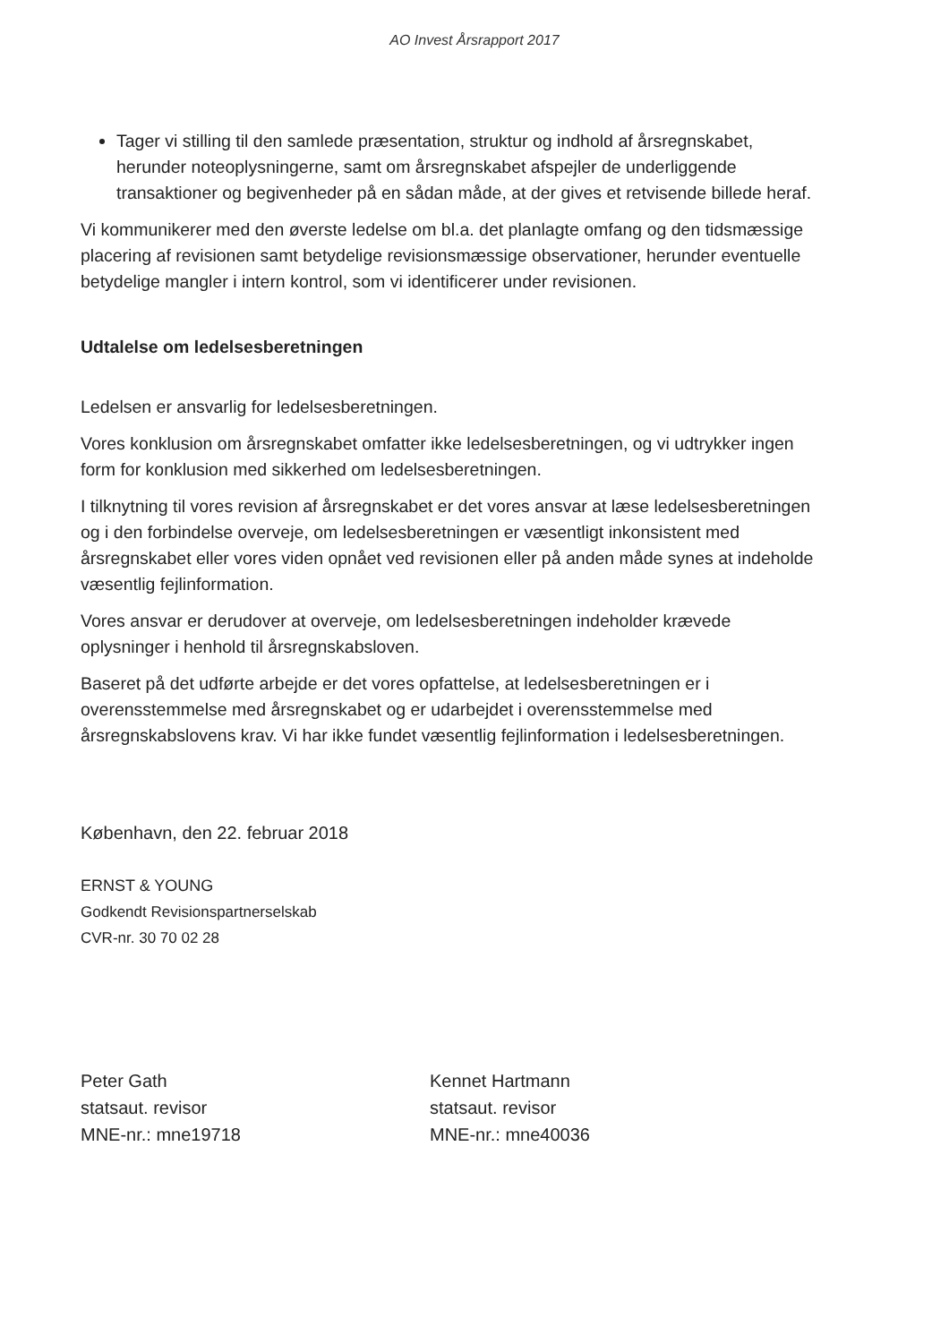AO Invest Årsrapport 2017
Tager vi stilling til den samlede præsentation, struktur og indhold af årsregnskabet, herunder noteoplysningerne, samt om årsregnskabet afspejler de underliggende transaktioner og begivenheder på en sådan måde, at der gives et retvisende billede heraf.
Vi kommunikerer med den øverste ledelse om bl.a. det planlagte omfang og den tidsmæssige placering af revisionen samt betydelige revisionsmæssige observationer, herunder eventuelle betydelige mangler i intern kontrol, som vi identificerer under revisionen.
Udtalelse om ledelsesberetningen
Ledelsen er ansvarlig for ledelsesberetningen.
Vores konklusion om årsregnskabet omfatter ikke ledelsesberetningen, og vi udtrykker ingen form for konklusion med sikkerhed om ledelsesberetningen.
I tilknytning til vores revision af årsregnskabet er det vores ansvar at læse ledelsesberetningen og i den forbindelse overveje, om ledelsesberetningen er væsentligt inkonsistent med årsregnskabet eller vores viden opnået ved revisionen eller på anden måde synes at indeholde væsentlig fejlinformation.
Vores ansvar er derudover at overveje, om ledelsesberetningen indeholder krævede oplysninger i henhold til årsregnskabsloven.
Baseret på det udførte arbejde er det vores opfattelse, at ledelsesberetningen er i overensstemmelse med årsregnskabet og er udarbejdet i overensstemmelse med årsregnskabslovens krav. Vi har ikke fundet væsentlig fejlinformation i ledelsesberetningen.
København, den 22. februar 2018
ERNST & YOUNG
Godkendt Revisionspartnerselskab
CVR-nr. 30 70 02 28
Peter Gath
statsaut. revisor
MNE-nr.: mne19718
Kennet Hartmann
statsaut. revisor
MNE-nr.: mne40036